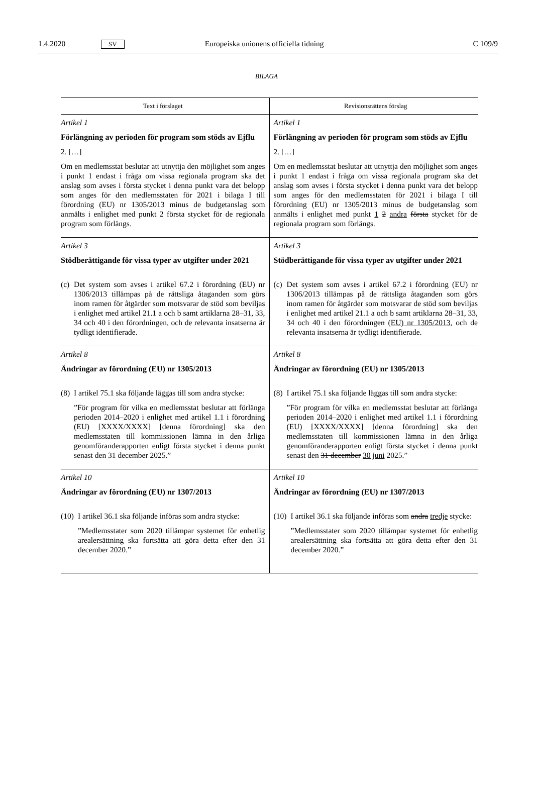1.4.2020 SV Europeiska unionens officiella tidning C 109/9
BILAGA
| Text i förslaget | Revisionsrättens förslag |
| --- | --- |
| Artikel 1 Förlängning av perioden för program som stöds av Ejflu 2. […] Om en medlemsstat beslutar att utnyttja den möjlighet som anges i punkt 1 endast i fråga om vissa regionala program ska det anslag som avses i första stycket i denna punkt vara det belopp som anges för den medlemsstaten för 2021 i bilaga I till förordning (EU) nr 1305/2013 minus de budgetanslag som anmälts i enlighet med punkt 2 första stycket för de regionala program som förlängs. | Artikel 1 Förlängning av perioden för program som stöds av Ejflu 2. […] Om en medlemsstat beslutar att utnyttja den möjlighet som anges i punkt 1 endast i fråga om vissa regionala program ska det anslag som avses i första stycket i denna punkt vara det belopp som anges för den medlemsstaten för 2021 i bilaga I till förordning (EU) nr 1305/2013 minus de budgetanslag som anmälts i enlighet med punkt 1 2 andra första stycket för de regionala program som förlängs. |
| Artikel 3 Stödberättigande för vissa typer av utgifter under 2021 (c) Det system som avses i artikel 67.2 i förordning (EU) nr 1306/2013 tillämpas på de rättsliga åtaganden som görs inom ramen för åtgärder som motsvarar de stöd som beviljas i enlighet med artikel 21.1 a och b samt artiklarna 28–31, 33, 34 och 40 i den förordningen, och de relevanta insatserna är tydligt identifierade. | Artikel 3 Stödberättigande för vissa typer av utgifter under 2021 (c) Det system som avses i artikel 67.2 i förordning (EU) nr 1306/2013 tillämpas på de rättsliga åtaganden som görs inom ramen för åtgärder som motsvarar de stöd som beviljas i enlighet med artikel 21.1 a och b samt artiklarna 28–31, 33, 34 och 40 i den förordning en (EU) nr 1305/2013 , och de relevanta insatserna är tydligt identifierade. |
| Artikel 8 Ändringar av förordning (EU) nr 1305/2013 (8) I artikel 75.1 ska följande läggas till som andra stycke: ”För program för vilka en medlemsstat beslutar att förlänga perioden 2014–2020 i enlighet med artikel 1.1 i förordning (EU) [XXXX/XXXX] [denna förordning] ska den medlemsstaten till kommissionen lämna in den årliga genomföranderapporten enligt första stycket i denna punkt senast den 31 december 2025.” | Artikel 8 Ändringar av förordning (EU) nr 1305/2013 (8) I artikel 75.1 ska följande läggas till som andra stycke: ”För program för vilka en medlemsstat beslutar att förlänga perioden 2014–2020 i enlighet med artikel 1.1 i förordning (EU) [XXXX/XXXX] [denna förordning] ska den medlemsstaten till kommissionen lämna in den årliga genomföranderapporten enligt första stycket i denna punkt senast den 31 december 30 juni 2025.” |
| Artikel 10 Ändringar av förordning (EU) nr 1307/2013 (10) I artikel 36.1 ska följande införas som andra stycke: ”Medlemsstater som 2020 tillämpar systemet för enhetlig arealersättning ska fortsätta att göra detta efter den 31 december 2020.” | Artikel 10 Ändringar av förordning (EU) nr 1307/2013 (10) I artikel 36.1 ska följande införas som andra tredje stycke: ”Medlemsstater som 2020 tillämpar systemet för enhetlig arealersättning ska fortsätta att göra detta efter den 31 december 2020.” |